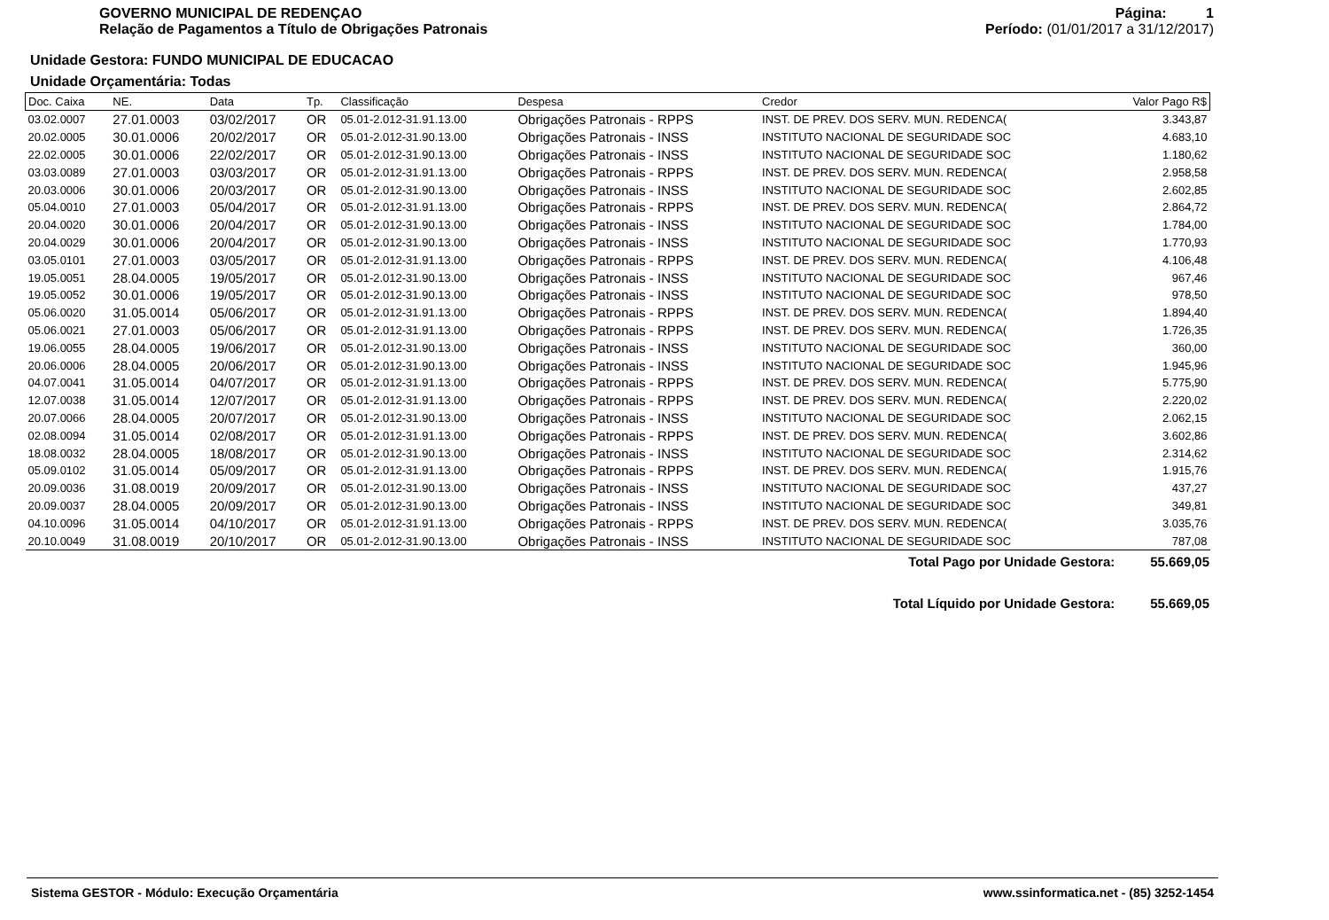GOVERNO MUNICIPAL DE REDENÇAO
Relação de Pagamentos a Título de Obrigações Patronais
Página: 1
Período: (01/01/2017 a 31/12/2017)
Unidade Gestora: FUNDO MUNICIPAL DE EDUCACAO
Unidade Orçamentária: Todas
| Doc. Caixa | NE. | Data | Tp. | Classificação | Despesa | Credor | Valor Pago R$ |
| --- | --- | --- | --- | --- | --- | --- | --- |
| 03.02.0007 | 27.01.0003 | 03/02/2017 | OR | 05.01-2.012-31.91.13.00 | Obrigações Patronais - RPPS | INST. DE PREV. DOS SERV. MUN. REDENCA( | 3.343,87 |
| 20.02.0005 | 30.01.0006 | 20/02/2017 | OR | 05.01-2.012-31.90.13.00 | Obrigações Patronais - INSS | INSTITUTO NACIONAL DE SEGURIDADE SOC | 4.683,10 |
| 22.02.0005 | 30.01.0006 | 22/02/2017 | OR | 05.01-2.012-31.90.13.00 | Obrigações Patronais - INSS | INSTITUTO NACIONAL DE SEGURIDADE SOC | 1.180,62 |
| 03.03.0089 | 27.01.0003 | 03/03/2017 | OR | 05.01-2.012-31.91.13.00 | Obrigações Patronais - RPPS | INST. DE PREV. DOS SERV. MUN. REDENCA( | 2.958,58 |
| 20.03.0006 | 30.01.0006 | 20/03/2017 | OR | 05.01-2.012-31.90.13.00 | Obrigações Patronais - INSS | INSTITUTO NACIONAL DE SEGURIDADE SOC | 2.602,85 |
| 05.04.0010 | 27.01.0003 | 05/04/2017 | OR | 05.01-2.012-31.91.13.00 | Obrigações Patronais - RPPS | INST. DE PREV. DOS SERV. MUN. REDENCA( | 2.864,72 |
| 20.04.0020 | 30.01.0006 | 20/04/2017 | OR | 05.01-2.012-31.90.13.00 | Obrigações Patronais - INSS | INSTITUTO NACIONAL DE SEGURIDADE SOC | 1.784,00 |
| 20.04.0029 | 30.01.0006 | 20/04/2017 | OR | 05.01-2.012-31.90.13.00 | Obrigações Patronais - INSS | INSTITUTO NACIONAL DE SEGURIDADE SOC | 1.770,93 |
| 03.05.0101 | 27.01.0003 | 03/05/2017 | OR | 05.01-2.012-31.91.13.00 | Obrigações Patronais - RPPS | INST. DE PREV. DOS SERV. MUN. REDENCA( | 4.106,48 |
| 19.05.0051 | 28.04.0005 | 19/05/2017 | OR | 05.01-2.012-31.90.13.00 | Obrigações Patronais - INSS | INSTITUTO NACIONAL DE SEGURIDADE SOC | 967,46 |
| 19.05.0052 | 30.01.0006 | 19/05/2017 | OR | 05.01-2.012-31.90.13.00 | Obrigações Patronais - INSS | INSTITUTO NACIONAL DE SEGURIDADE SOC | 978,50 |
| 05.06.0020 | 31.05.0014 | 05/06/2017 | OR | 05.01-2.012-31.91.13.00 | Obrigações Patronais - RPPS | INST. DE PREV. DOS SERV. MUN. REDENCA( | 1.894,40 |
| 05.06.0021 | 27.01.0003 | 05/06/2017 | OR | 05.01-2.012-31.91.13.00 | Obrigações Patronais - RPPS | INST. DE PREV. DOS SERV. MUN. REDENCA( | 1.726,35 |
| 19.06.0055 | 28.04.0005 | 19/06/2017 | OR | 05.01-2.012-31.90.13.00 | Obrigações Patronais - INSS | INSTITUTO NACIONAL DE SEGURIDADE SOC | 360,00 |
| 20.06.0006 | 28.04.0005 | 20/06/2017 | OR | 05.01-2.012-31.90.13.00 | Obrigações Patronais - INSS | INSTITUTO NACIONAL DE SEGURIDADE SOC | 1.945,96 |
| 04.07.0041 | 31.05.0014 | 04/07/2017 | OR | 05.01-2.012-31.91.13.00 | Obrigações Patronais - RPPS | INST. DE PREV. DOS SERV. MUN. REDENCA( | 5.775,90 |
| 12.07.0038 | 31.05.0014 | 12/07/2017 | OR | 05.01-2.012-31.91.13.00 | Obrigações Patronais - RPPS | INST. DE PREV. DOS SERV. MUN. REDENCA( | 2.220,02 |
| 20.07.0066 | 28.04.0005 | 20/07/2017 | OR | 05.01-2.012-31.90.13.00 | Obrigações Patronais - INSS | INSTITUTO NACIONAL DE SEGURIDADE SOC | 2.062,15 |
| 02.08.0094 | 31.05.0014 | 02/08/2017 | OR | 05.01-2.012-31.91.13.00 | Obrigações Patronais - RPPS | INST. DE PREV. DOS SERV. MUN. REDENCA( | 3.602,86 |
| 18.08.0032 | 28.04.0005 | 18/08/2017 | OR | 05.01-2.012-31.90.13.00 | Obrigações Patronais - INSS | INSTITUTO NACIONAL DE SEGURIDADE SOC | 2.314,62 |
| 05.09.0102 | 31.05.0014 | 05/09/2017 | OR | 05.01-2.012-31.91.13.00 | Obrigações Patronais - RPPS | INST. DE PREV. DOS SERV. MUN. REDENCA( | 1.915,76 |
| 20.09.0036 | 31.08.0019 | 20/09/2017 | OR | 05.01-2.012-31.90.13.00 | Obrigações Patronais - INSS | INSTITUTO NACIONAL DE SEGURIDADE SOC | 437,27 |
| 20.09.0037 | 28.04.0005 | 20/09/2017 | OR | 05.01-2.012-31.90.13.00 | Obrigações Patronais - INSS | INSTITUTO NACIONAL DE SEGURIDADE SOC | 349,81 |
| 04.10.0096 | 31.05.0014 | 04/10/2017 | OR | 05.01-2.012-31.91.13.00 | Obrigações Patronais - RPPS | INST. DE PREV. DOS SERV. MUN. REDENCA( | 3.035,76 |
| 20.10.0049 | 31.08.0019 | 20/10/2017 | OR | 05.01-2.012-31.90.13.00 | Obrigações Patronais - INSS | INSTITUTO NACIONAL DE SEGURIDADE SOC | 787,08 |
Total Pago por Unidade Gestora: 55.669,05
Total Líquido por Unidade Gestora: 55.669,05
Sistema GESTOR - Módulo: Execução Orçamentária www.ssinformatica.net - (85) 3252-1454